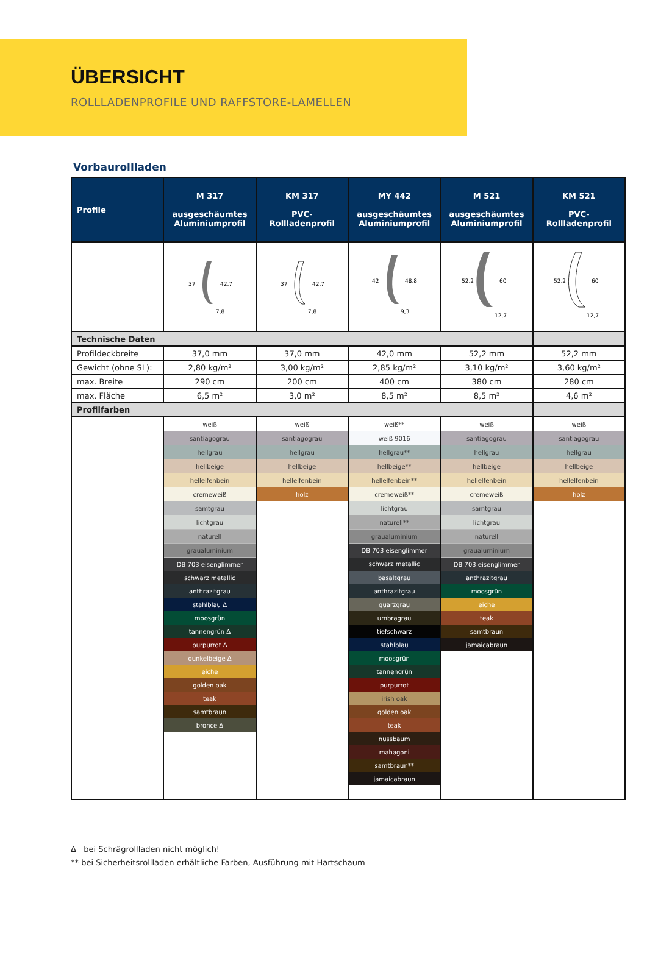ÜBERSICHT
ROLLLADENPROFILE UND RAFFSTORE-LAMELLEN
Vorbaurollladen
| Profile | M 317 ausgeschäumtes Aluminiumprofil | KM 317 PVC- Rollladenprofil | MY 442 ausgeschäumtes Aluminiumprofil | M 521 ausgeschäumtes Aluminiumprofil | KM 521 PVC- Rollladenprofil |
| --- | --- | --- | --- | --- | --- |
| | 37 42,7 7,8 | 37 42,7 7,8 | 42 48,8 9,3 | 52,2 60 12,7 | 52,2 60 12,7 |
| Technische Daten | | | | | |
| Profildeckbreite | 37,0 mm | 37,0 mm | 42,0 mm | 52,2 mm | 52,2 mm |
| Gewicht (ohne SL): | 2,80 kg/m² | 3,00 kg/m² | 2,85 kg/m² | 3,10 kg/m² | 3,60 kg/m² |
| max. Breite | 290 cm | 200 cm | 400 cm | 380 cm | 280 cm |
| max. Fläche | 6,5 m² | 3,0 m² | 8,5 m² | 8,5 m² | 4,6 m² |
| Profilfarben | | | | | |
| | weiß | weiß | weiß** | weiß | weiß |
| | santiagograu | santiagograu | weiß 9016 | santiagograu | santiagograu |
| | hellgrau | hellgrau | hellgrau** | hellgrau | hellgrau |
| | hellbeige | hellbeige | hellbeige** | hellbeige | hellbeige |
| | hellelfenbein | hellelfenbein | hellelfenbein** | hellelfenbein | hellelfenbein |
| | cremeweiß | holz | cremeweiß** | cremeweiß | holz |
| | samtgrau | | lichtgrau | samtgrau | |
| | lichtgrau | | naturell** | lichtgrau | |
| | naturell | | graualuminium | naturell | |
| | graualuminium | | DB 703 eisenglimmer | graualuminium | |
| | DB 703 eisenglimmer | | schwarz metallic | DB 703 eisenglimmer | |
| | schwarz metallic | | basaltgrau | anthrazitgrau | |
| | anthrazitgrau | | anthrazitgrau | moosgrün | |
| | stahlblau Δ | | quarzgrau | eiche | |
| | moosgrün | | umbragrau | teak | |
| | tannengrün Δ | | tiefschwarz | samtbraun | |
| | purpurrot Δ | | stahlblau | jamaicabraun | |
| | dunkelbeige Δ | | moosgrün | | |
| | eiche | | tannengrün | | |
| | golden oak | | purpurrot | | |
| | teak | | irish oak | | |
| | samtbraun | | golden oak | | |
| | bronce Δ | | teak | | |
| | | | nussbaum | | |
| | | | mahagoni | | |
| | | | samtbraun** | | |
| | | | jamaicabraun | | |
Δ bei Schrägrollladen nicht möglich!
** bei Sicherheitsrollladen erhältliche Farben, Ausführung mit Hartschaum